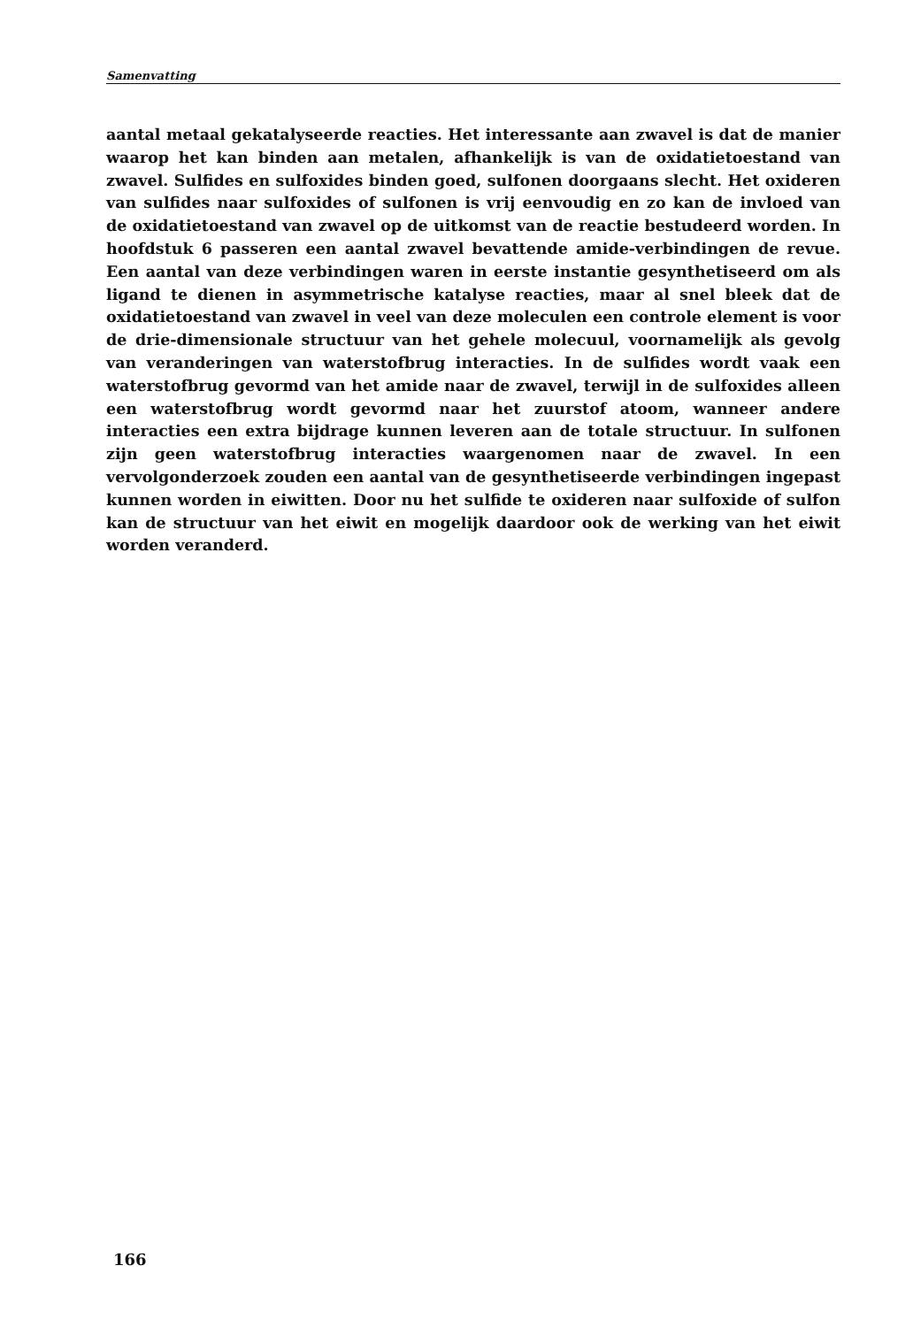Samenvatting
aantal metaal gekatalyseerde reacties. Het interessante aan zwavel is dat de manier waarop het kan binden aan metalen, afhankelijk is van de oxidatietoestand van zwavel. Sulfides en sulfoxides binden goed, sulfonen doorgaans slecht. Het oxideren van sulfides naar sulfoxides of sulfonen is vrij eenvoudig en zo kan de invloed van de oxidatietoestand van zwavel op de uitkomst van de reactie bestudeerd worden. In hoofdstuk 6 passeren een aantal zwavel bevattende amide-verbindingen de revue. Een aantal van deze verbindingen waren in eerste instantie gesynthetiseerd om als ligand te dienen in asymmetrische katalyse reacties, maar al snel bleek dat de oxidatietoestand van zwavel in veel van deze moleculen een controle element is voor de drie-dimensionale structuur van het gehele molecuul, voornamelijk als gevolg van veranderingen van waterstofbrug interacties. In de sulfides wordt vaak een waterstofbrug gevormd van het amide naar de zwavel, terwijl in de sulfoxides alleen een waterstofbrug wordt gevormd naar het zuurstof atoom, wanneer andere interacties een extra bijdrage kunnen leveren aan de totale structuur. In sulfonen zijn geen waterstofbrug interacties waargenomen naar de zwavel. In een vervolgonderzoek zouden een aantal van de gesynthetiseerde verbindingen ingepast kunnen worden in eiwitten. Door nu het sulfide te oxideren naar sulfoxide of sulfon kan de structuur van het eiwit en mogelijk daardoor ook de werking van het eiwit worden veranderd.
166